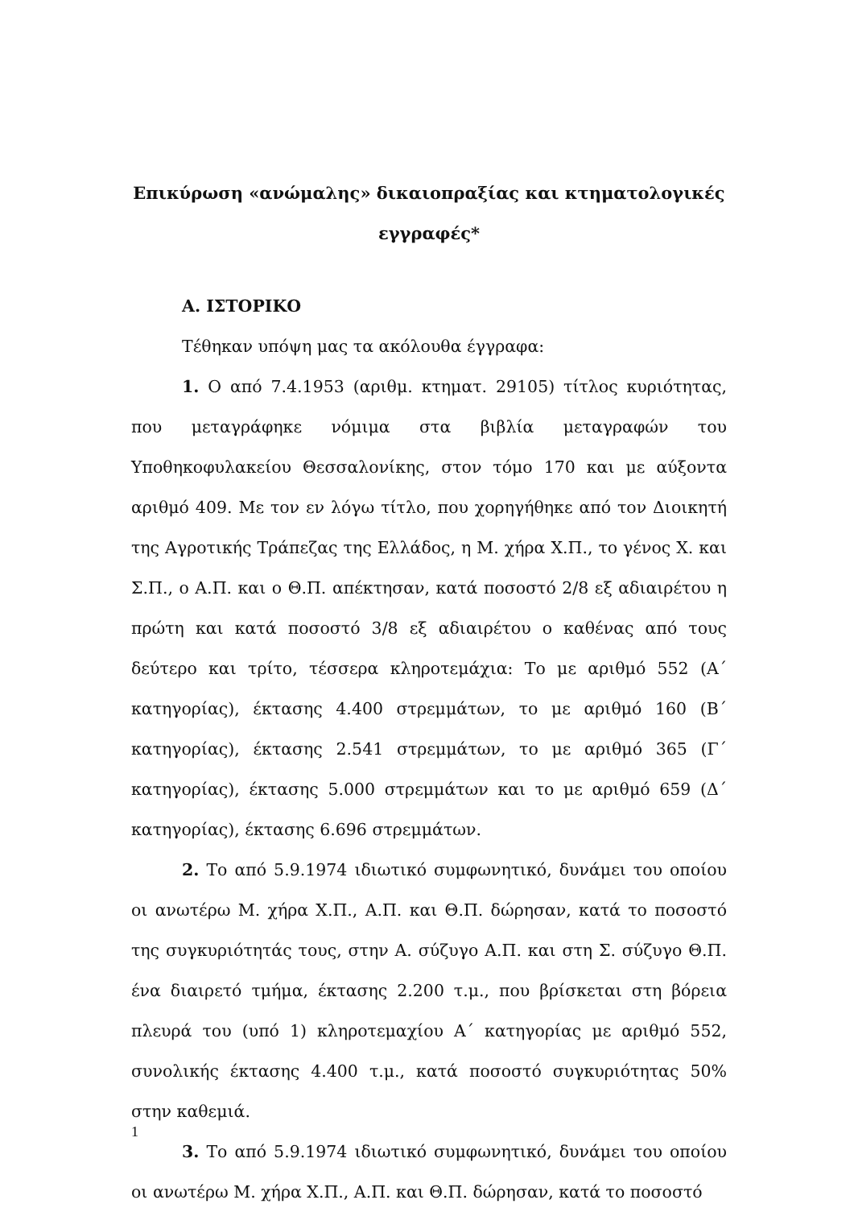Επικύρωση «ανώμαλης» δικαιοπραξίας και κτηματολογικές εγγραφές*
Α. ΙΣΤΟΡΙΚΟ
Τέθηκαν υπόψη μας τα ακόλουθα έγγραφα:
1. Ο από 7.4.1953 (αριθμ. κτηματ. 29105) τίτλος κυριότητας, που μεταγράφηκε νόμιμα στα βιβλία μεταγραφών του Υποθηκοφυλακείου Θεσσαλονίκης, στον τόμο 170 και με αύξοντα αριθμό 409. Με τον εν λόγω τίτλο, που χορηγήθηκε από τον Διοικητή της Αγροτικής Τράπεζας της Ελλάδος, η Μ. χήρα Χ.Π., το γένος Χ. και Σ.Π., ο Α.Π. και ο Θ.Π. απέκτησαν, κατά ποσοστό 2/8 εξ αδιαιρέτου η πρώτη και κατά ποσοστό 3/8 εξ αδιαιρέτου ο καθένας από τους δεύτερο και τρίτο, τέσσερα κληροτεμάχια: Το με αριθμό 552 (Α΄ κατηγορίας), έκτασης 4.400 στρεμμάτων, το με αριθμό 160 (Β΄ κατηγορίας), έκτασης 2.541 στρεμμάτων, το με αριθμό 365 (Γ΄ κατηγορίας), έκτασης 5.000 στρεμμάτων και το με αριθμό 659 (Δ΄ κατηγορίας), έκτασης 6.696 στρεμμάτων.
2. Το από 5.9.1974 ιδιωτικό συμφωνητικό, δυνάμει του οποίου οι ανωτέρω Μ. χήρα Χ.Π., Α.Π. και Θ.Π. δώρησαν, κατά το ποσοστό της συγκυριότητάς τους, στην Α. σύζυγο Α.Π. και στη Σ. σύζυγο Θ.Π. ένα διαιρετό τμήμα, έκτασης 2.200 τ.μ., που βρίσκεται στη βόρεια πλευρά του (υπό 1) κληροτεμαχίου Α΄ κατηγορίας με αριθμό 552, συνολικής έκτασης 4.400 τ.μ., κατά ποσοστό συγκυριότητας 50% στην καθεμιά.
3. Το από 5.9.1974 ιδιωτικό συμφωνητικό, δυνάμει του οποίου οι ανωτέρω Μ. χήρα Χ.Π., Α.Π. και Θ.Π. δώρησαν, κατά το ποσοστό
1